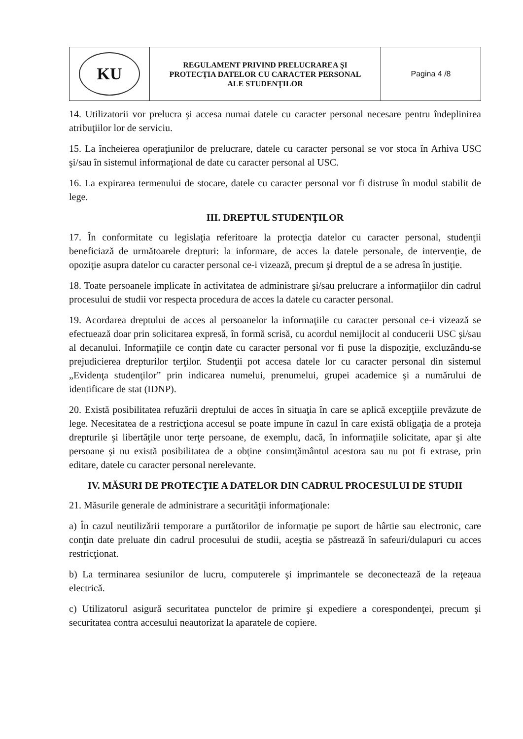| KU | REGULAMENT PRIVIND PRELUCRAREA ŞI PROTECŢIA DATELOR CU CARACTER PERSONAL ALE STUDENŢILOR | Pagina 4 /8 |
14. Utilizatorii vor prelucra şi accesa numai datele cu caracter personal necesare pentru îndeplinirea atribuţiilor lor de serviciu.
15. La încheierea operaţiunilor de prelucrare, datele cu caracter personal se vor stoca în Arhiva USC şi/sau în sistemul informaţional de date cu caracter personal al USC.
16. La expirarea termenului de stocare, datele cu caracter personal vor fi distruse în modul stabilit de lege.
III. DREPTUL STUDENŢILOR
17. În conformitate cu legislaţia referitoare la protecţia datelor cu caracter personal, studenţii beneficiază de următoarele drepturi: la informare, de acces la datele personale, de intervenţie, de opoziţie asupra datelor cu caracter personal ce-i vizează, precum şi dreptul de a se adresa în justiţie.
18. Toate persoanele implicate în activitatea de administrare şi/sau prelucrare a informaţiilor din cadrul procesului de studii vor respecta procedura de acces la datele cu caracter personal.
19. Acordarea dreptului de acces al persoanelor la informaţiile cu caracter personal ce-i vizează se efectuează doar prin solicitarea expresă, în formă scrisă, cu acordul nemijlocit al conducerii USC şi/sau al decanului. Informaţiile ce conţin date cu caracter personal vor fi puse la dispoziţie, excluzându-se prejudicierea drepturilor terţilor. Studenţii pot accesa datele lor cu caracter personal din sistemul „Evidenţa studenţilor” prin indicarea numelui, prenumelui, grupei academice şi a numărului de identificare de stat (IDNP).
20. Există posibilitatea refuzării dreptului de acces în situaţia în care se aplică excepţiile prevăzute de lege. Necesitatea de a restricţiona accesul se poate impune în cazul în care există obligaţia de a proteja drepturile şi libertăţile unor terţe persoane, de exemplu, dacă, în informaţiile solicitate, apar şi alte persoane şi nu există posibilitatea de a obţine consimţământul acestora sau nu pot fi extrase, prin editare, datele cu caracter personal nerelevante.
IV. MĂSURI DE PROTECŢIE A DATELOR DIN CADRUL PROCESULUI DE STUDII
21. Măsurile generale de administrare a securităţii informaţionale:
a) În cazul neutilizării temporare a purtătorilor de informaţie pe suport de hârtie sau electronic, care conţin date preluate din cadrul procesului de studii, aceştia se păstrează în safeuri/dulapuri cu acces restricţionat.
b) La terminarea sesiunilor de lucru, computerele şi imprimantele se deconectează de la reţeaua electrică.
c) Utilizatorul asigură securitatea punctelor de primire şi expediere a corespondenţei, precum şi securitatea contra accesului neautorizat la aparatele de copiere.